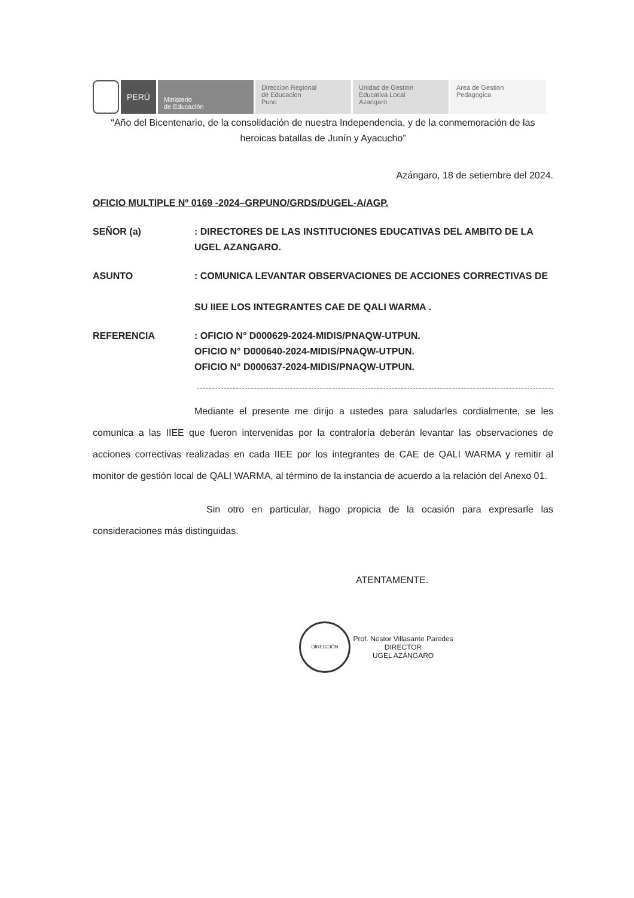PERÚ
Ministerio
de Educación
Direccion Regional
de Educacion
Puno
Unidad de Gestion
Educativa Local
Azangaro
Area de Gestion
Pedagogica
“Año del Bicentenario, de la consolidación de nuestra Independencia, y de la conmemoración de las heroicas batallas de Junín y Ayacucho”
Azángaro, 18 de setiembre del 2024.
OFICIO MULTIPLE Nº 0169 -2024–GRPUNO/GRDS/DUGEL-A/AGP.
SEÑOR (a) : DIRECTORES DE LAS INSTITUCIONES EDUCATIVAS DEL AMBITO DE LA UGEL AZANGARO.
ASUNTO : COMUNICA LEVANTAR OBSERVACIONES DE ACCIONES CORRECTIVAS DE
SU IIEE LOS INTEGRANTES CAE DE QALI WARMA .
REFERENCIA : OFICIO N° D000629-2024-MIDIS/PNAQW-UTPUN.
OFICIO N° D000640-2024-MIDIS/PNAQW-UTPUN.
OFICIO N° D000637-2024-MIDIS/PNAQW-UTPUN.
Mediante el presente me dirijo a ustedes para saludarles cordialmente, se les comunica a las IIEE que fueron intervenidas por la contraloría deberán levantar las observaciones de acciones correctivas realizadas en cada IIEE por los integrantes de CAE de QALI WARMA y remitir al monitor de gestión local de QALI WARMA, al término de la instancia de acuerdo a la relación del Anexo 01.
Sin otro en particular, hago propicia de la ocasión para expresarle las consideraciones más distinguidas.
ATENTAMENTE.
DIRECCIÓN Prof. Nestor Villasante Paredes
DIRECTOR
UGEL AZÁNGARO